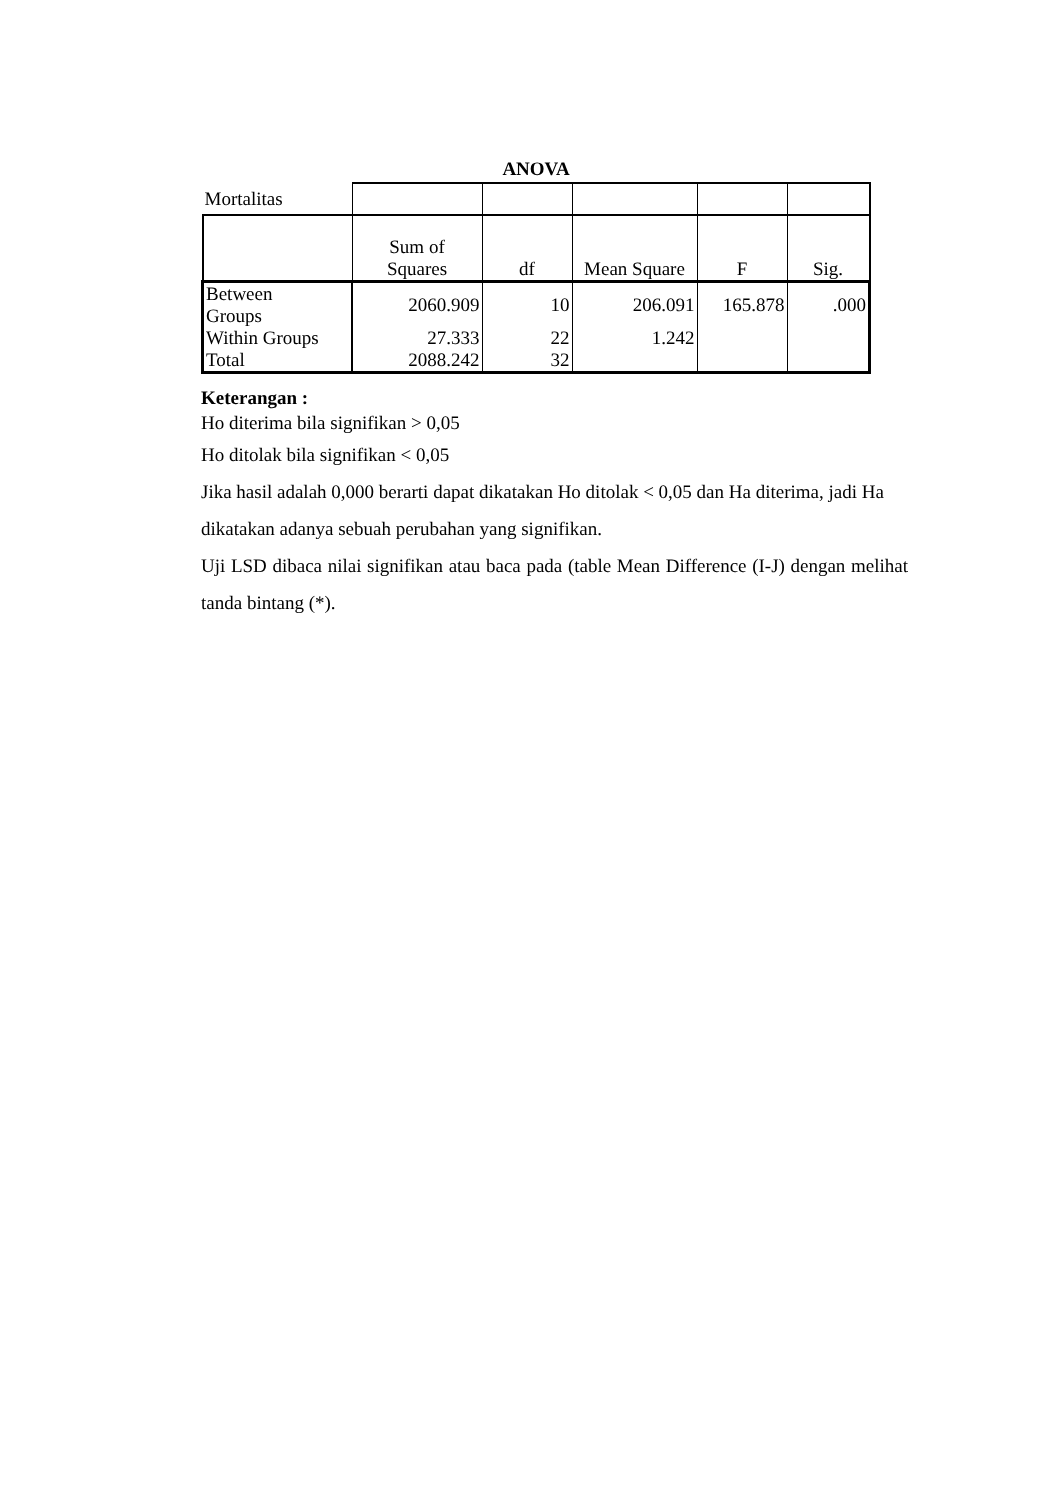ANOVA
| Mortalitas | | | | | |
| | Sum of Squares | df | Mean Square | F | Sig. |
| Between Groups | 2060.909 | 10 | 206.091 | 165.878 | .000 |
| Within Groups | 27.333 | 22 | 1.242 | | |
| Total | 2088.242 | 32 | | | |
Keterangan :
Ho diterima bila signifikan > 0,05
Ho ditolak bila signifikan < 0,05
Jika hasil adalah 0,000 berarti dapat dikatakan Ho ditolak < 0,05 dan Ha diterima, jadi Ha dikatakan adanya sebuah perubahan yang signifikan.
Uji LSD dibaca nilai signifikan atau baca pada (table Mean Difference (I-J) dengan melihat tanda bintang (*).